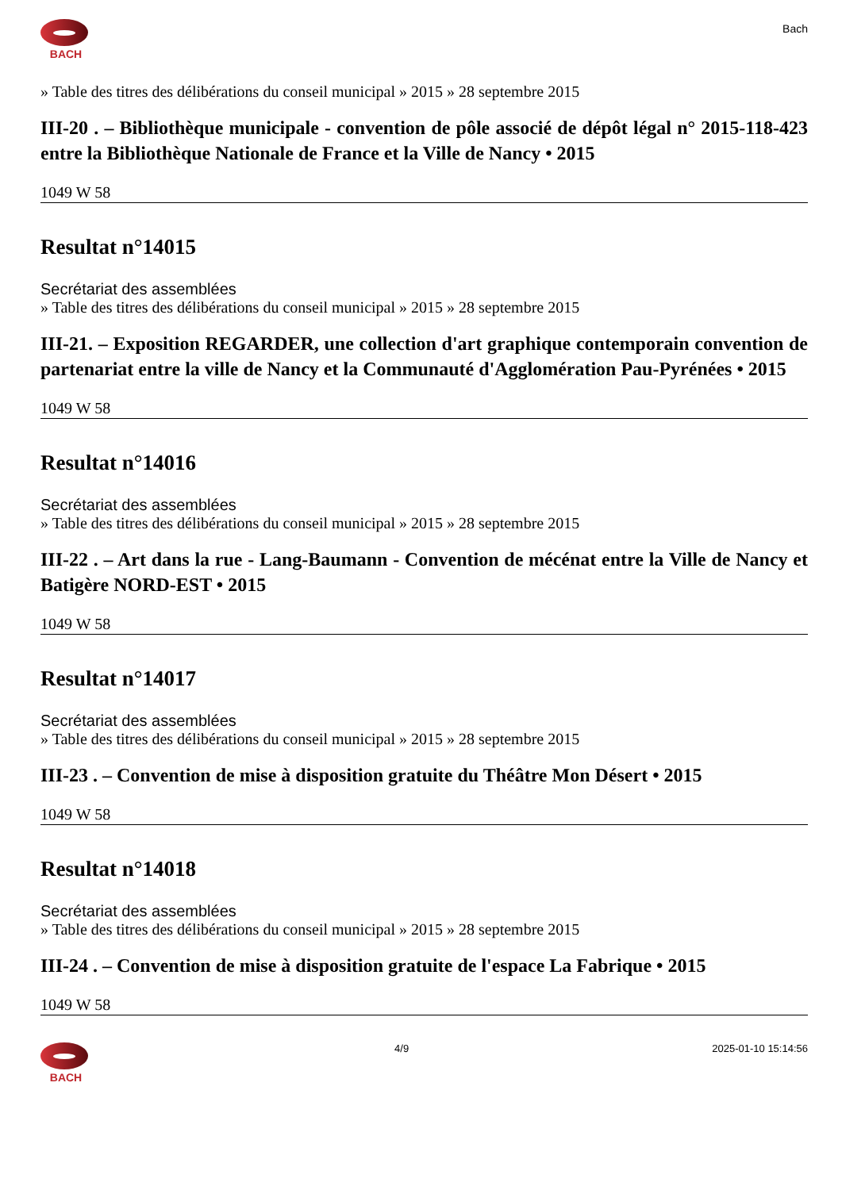BACH
Bach
» Table des titres des délibérations du conseil municipal » 2015 » 28 septembre 2015
III-20 . – Bibliothèque municipale - convention de pôle associé de dépôt légal n° 2015-118-423 entre la Bibliothèque Nationale de France et la Ville de Nancy • 2015
1049 W 58
Resultat n°14015
Secrétariat des assemblées
» Table des titres des délibérations du conseil municipal » 2015 » 28 septembre 2015
III-21. – Exposition REGARDER, une collection d'art graphique contemporain convention de partenariat entre la ville de Nancy et la Communauté d'Agglomération Pau-Pyrénées • 2015
1049 W 58
Resultat n°14016
Secrétariat des assemblées
» Table des titres des délibérations du conseil municipal » 2015 » 28 septembre 2015
III-22 . – Art dans la rue - Lang-Baumann - Convention de mécénat entre la Ville de Nancy et Batigère NORD-EST • 2015
1049 W 58
Resultat n°14017
Secrétariat des assemblées
» Table des titres des délibérations du conseil municipal » 2015 » 28 septembre 2015
III-23 . – Convention de mise à disposition gratuite du Théâtre Mon Désert • 2015
1049 W 58
Resultat n°14018
Secrétariat des assemblées
» Table des titres des délibérations du conseil municipal » 2015 » 28 septembre 2015
III-24 . – Convention de mise à disposition gratuite de l'espace La Fabrique • 2015
1049 W 58
BACH 4/9 2025-01-10 15:14:56